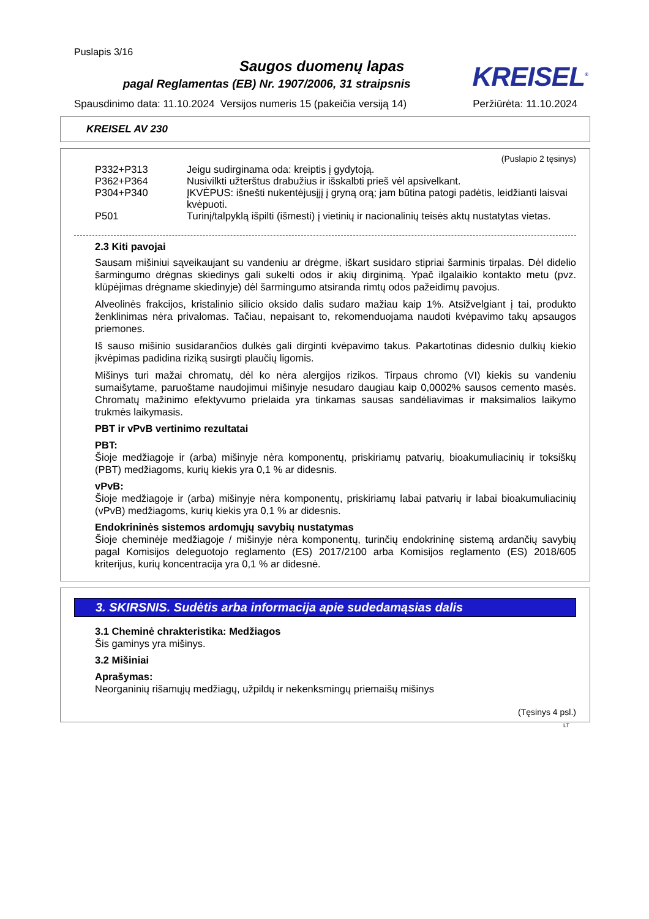Puslapis 3/16
Saugos duomenų lapas
pagal Reglamentas (EB) Nr. 1907/2006, 31 straipsnis
KREISEL<sup>®</sup>
Spausdinimo data: 11.10.2024 Versijos numeris 15 (pakeičia versiją 14) Peržiūrėta: 11.10.2024
KREISEL AV 230
(Puslapio 2 tęsinys)
P332+P313 Jeigu sudirginama oda: kreiptis į gydytoją.
P362+P364 Nusivilkti užterštus drabužius ir išskalbti prieš vėl apsivelkant.
P304+P340 ĮKVĖPUS: išnešti nukentėjusįjį į gryną orą; jam būtina patogi padėtis, leidžianti laisvai kvėpuoti.
P501 Turinį/talpyklą išpilti (išmesti) į vietinių ir nacionalinių teisės aktų nustatytas vietas.
2.3 Kiti pavojai
Sausam mišiniui sąveikaujant su vandeniu ar drėgme, iškart susidaro stipriai šarminis tirpalas. Dėl didelio šarmingumo drėgnas skiedinys gali sukelti odos ir akių dirginimą. Ypač ilgalaikio kontakto metu (pvz. klūpėjimas drėgname skiedinyje) dėl šarmingumo atsiranda rimtų odos pažeidimų pavojus.
Alveolinės frakcijos, kristalinio silicio oksido dalis sudaro mažiau kaip 1%. Atsižvelgiant į tai, produkto ženklinimas nėra privalomas. Tačiau, nepaisant to, rekomenduojama naudoti kvėpavimo takų apsaugos priemones.
Iš sauso mišinio susidarančios dulkės gali dirginti kvėpavimo takus. Pakartotinas didesnio dulkių kiekio įkvėpimas padidina riziką susirgti plaučių ligomis.
Mišinys turi mažai chromatų, dėl ko nėra alergijos rizikos. Tirpaus chromo (VI) kiekis su vandeniu sumaišytame, paruoštame naudojimui mišinyje nesudaro daugiau kaip 0,0002% sausos cemento masės. Chromatų mažinimo efektyvumo prielaida yra tinkamas sausas sandėliavimas ir maksimalios laikymo trukmės laikymasis.
PBT ir vPvB vertinimo rezultatai
PBT:
Šioje medžiagoje ir (arba) mišinyje nėra komponentų, priskiriamų patvarių, bioakumuliacinių ir toksiškų (PBT) medžiagoms, kurių kiekis yra 0,1 % ar didesnis.
vPvB:
Šioje medžiagoje ir (arba) mišinyje nėra komponentų, priskiriamų labai patvarių ir labai bioakumuliacinių (vPvB) medžiagoms, kurių kiekis yra 0,1 % ar didesnis.
Endokrininės sistemos ardomųjų savybių nustatymas
Šioje cheminėje medžiagoje / mišinyje nėra komponentų, turinčių endokrininę sistemą ardančių savybių pagal Komisijos deleguotojo reglamento (ES) 2017/2100 arba Komisijos reglamento (ES) 2018/605 kriterijus, kurių koncentracija yra 0,1 % ar didesnė.
3. SKIRSNIS. Sudėtis arba informacija apie sudedamąsias dalis
3.1 Cheminė chrakteristika: Medžiagos
Šis gaminys yra mišinys.
3.2 Mišiniai
Aprašymas:
Neorganinių rišamųjų medžiagų, užpildų ir nekenksmingų priemaišų mišinys
(Tęsinys 4 psl.)
LT